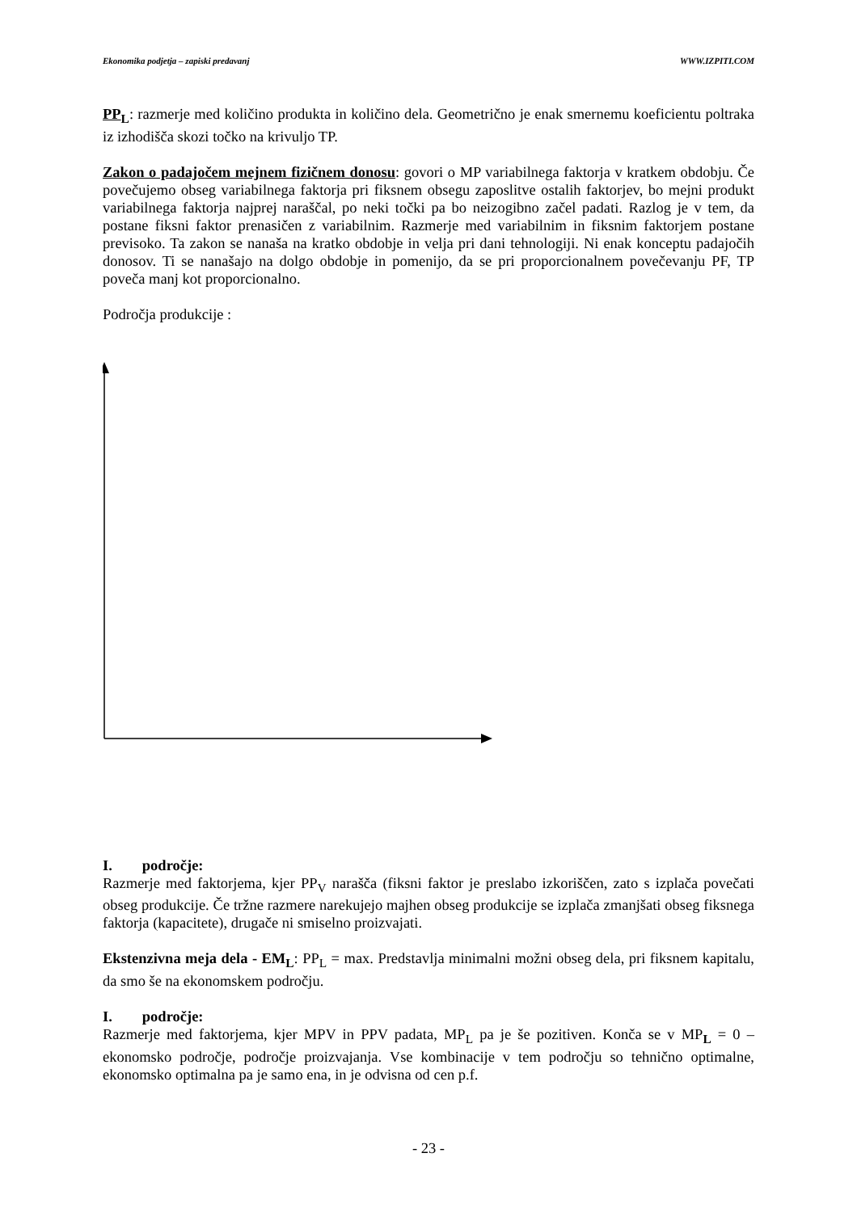Ekonomika podjetja – zapiski predavanj WWW.IZPITI.COM
PP<sub>L</sub>: razmerje med količino produkta in količino dela. Geometrično je enak smernemu koeficientu poltraka iz izhodišča skozi točko na krivuljo TP.
Zakon o padajočem mejnem fizičnem donosu: govori o MP variabilnega faktorja v kratkem obdobju. Če povečujemo obseg variabilnega faktorja pri fiksnem obsegu zaposlitve ostalih faktorjev, bo mejni produkt variabilnega faktorja najprej naraščal, po neki točki pa bo neizogibno začel padati. Razlog je v tem, da postane fiksni faktor prenasičen z variabilnim. Razmerje med variabilnim in fiksnim faktorjem postane previsoko. Ta zakon se nanaša na kratko obdobje in velja pri dani tehnologiji. Ni enak konceptu padajočih donosov. Ti se nanašajo na dolgo obdobje in pomenijo, da se pri proporcionalnem povečevanju PF, TP poveča manj kot proporcionalno.
Področja produkcije :
I. področje:
Razmerje med faktorjema, kjer PP<sub>V</sub> narašča (fiksni faktor je preslabo izkoriščen, zato s izplača povečati obseg produkcije. Če tržne razmere narekujejo majhen obseg produkcije se izplača zmanjšati obseg fiksnega faktorja (kapacitete), drugače ni smiselno proizvajati.
Ekstenzivna meja dela - EM<sub>L</sub>: PP<sub>L</sub> = max. Predstavlja minimalni možni obseg dela, pri fiksnem kapitalu, da smo še na ekonomskem področju.
I. področje:
Razmerje med faktorjema, kjer MPV in PPV padata, MP<sub>L</sub> pa je še pozitiven. Konča se v MP<sub>L</sub> = 0 – ekonomsko področje, področje proizvajanja. Vse kombinacije v tem področju so tehnično optimalne, ekonomsko optimalna pa je samo ena, in je odvisna od cen p.f.
- 23 -